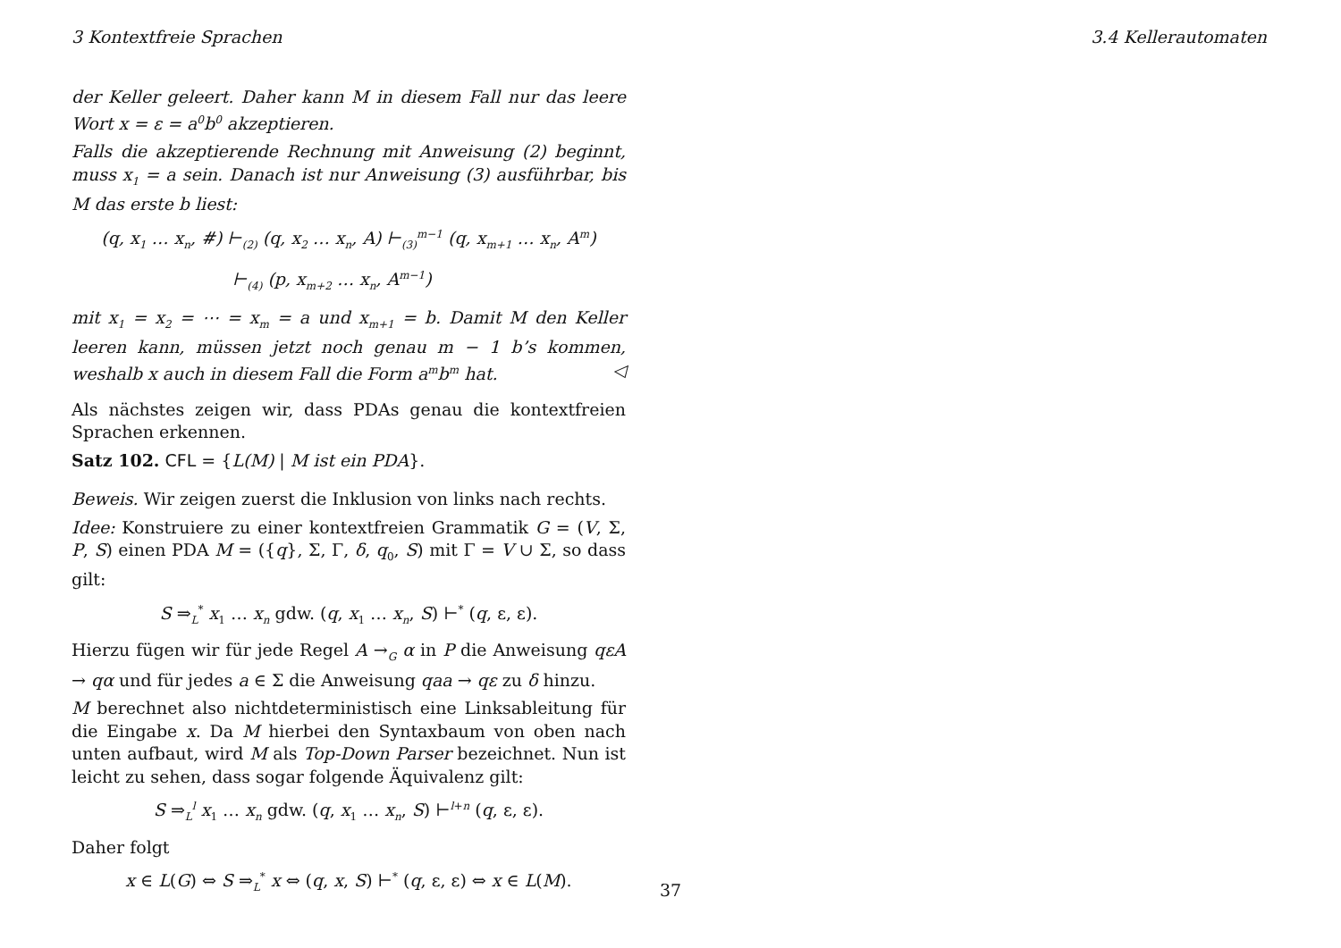3 Kontextfreie Sprachen 3.4 Kellerautomaten
der Keller geleert. Daher kann M in diesem Fall nur das leere Wort x = ε = a<sup>0</sup>b<sup>0</sup> akzeptieren.
Falls die akzeptierende Rechnung mit Anweisung (2) beginnt, muss x<sub>1</sub> = a sein. Danach ist nur Anweisung (3) ausführbar, bis M das erste b liest:
(q, x<sub>1</sub> … x<sub>n</sub>, #) ⊢<sub>(2)</sub> (q, x<sub>2</sub> … x<sub>n</sub>, A) ⊢<sub>(3)</sub><sup>m−1</sup> (q, x<sub>m+1</sub> … x<sub>n</sub>, A<sup>m</sup>)
⊢<sub>(4)</sub> (p, x<sub>m+2</sub> … x<sub>n</sub>, A<sup>m−1</sup>)
mit x<sub>1</sub> = x<sub>2</sub> = ⋯ = x<sub>m</sub> = a und x<sub>m+1</sub> = b. Damit M den Keller leeren kann, müssen jetzt noch genau m − 1 b’s kommen, weshalb x auch in diesem Fall die Form a<sup>m</sup>b<sup>m</sup> hat. ◁
Als nächstes zeigen wir, dass PDAs genau die kontextfreien Sprachen erkennen.
Satz 102. CFL = {L(M) | M ist ein PDA}.
Beweis. Wir zeigen zuerst die Inklusion von links nach rechts.
Idee: Konstruiere zu einer kontextfreien Grammatik G = (V, Σ, P, S) einen PDA M = ({q}, Σ, Γ, δ, q<sub>0</sub>, S) mit Γ = V ∪ Σ, so dass gilt:
S ⇒<sub>L</sub><sup>*</sup> x<sub>1</sub> … x<sub>n</sub> gdw. (q, x<sub>1</sub> … x<sub>n</sub>, S) ⊢<sup>*</sup> (q, ε, ε).
Hierzu fügen wir für jede Regel A →<sub>G</sub> α in P die Anweisung qεA → qα und für jedes a ∈ Σ die Anweisung qaa → qε zu δ hinzu.
M berechnet also nichtdeterministisch eine Linksableitung für die Eingabe x. Da M hierbei den Syntaxbaum von oben nach unten aufbaut, wird M als Top-Down Parser bezeichnet. Nun ist leicht zu sehen, dass sogar folgende Äquivalenz gilt:
S ⇒<sub>L</sub><sup>l</sup> x<sub>1</sub> … x<sub>n</sub> gdw. (q, x<sub>1</sub> … x<sub>n</sub>, S) ⊢<sup>l+n</sup> (q, ε, ε).
Daher folgt
x ∈ L(G) ⇔ S ⇒<sub>L</sub><sup>*</sup> x ⇔ (q, x, S) ⊢<sup>*</sup> (q, ε, ε) ⇔ x ∈ L(M).
37